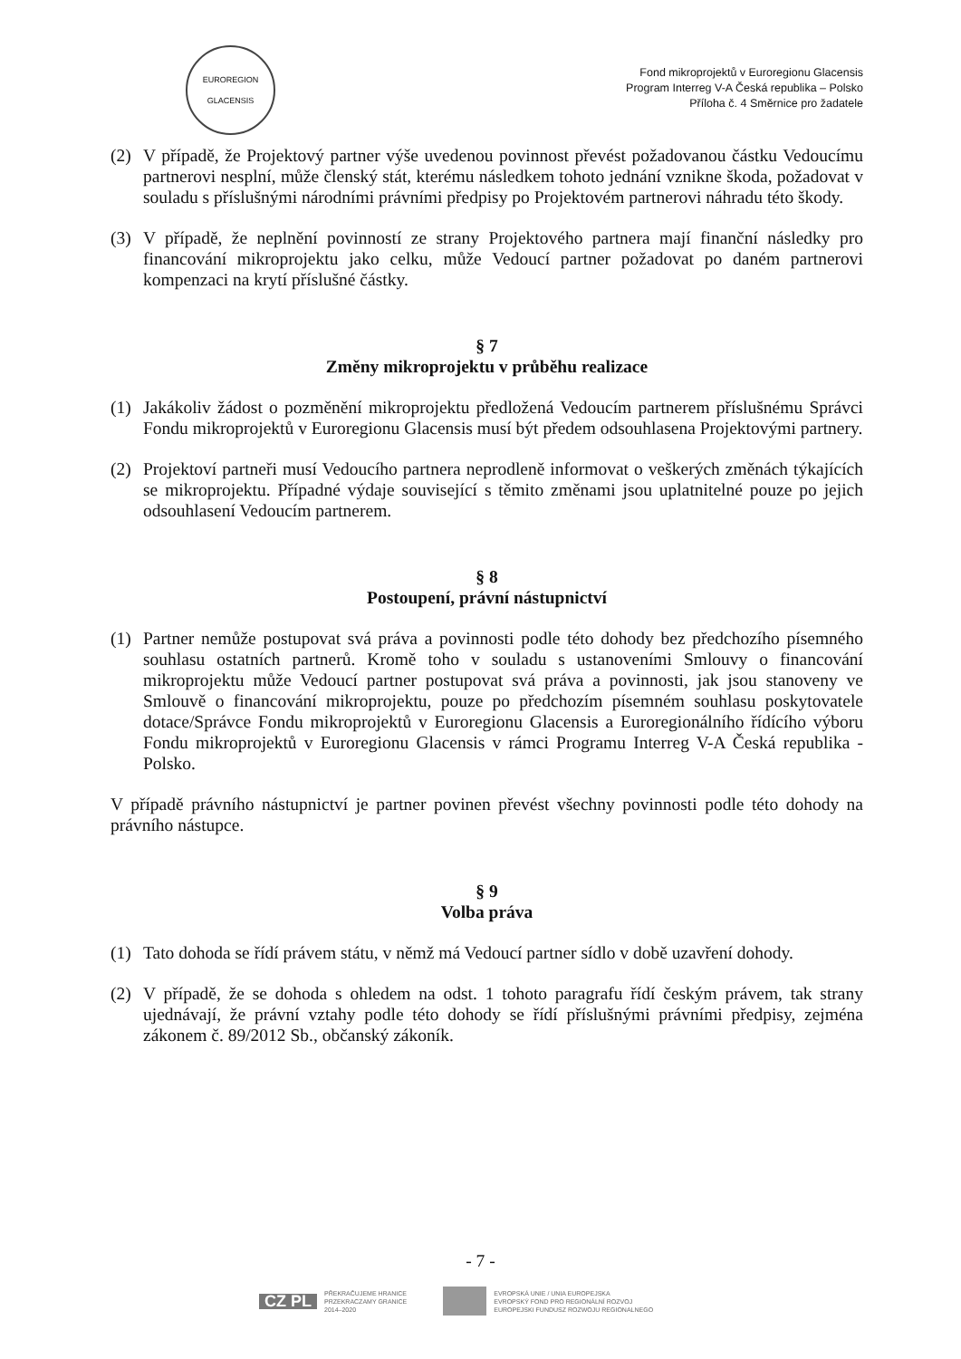EUROREGION
GLACENSIS
Fond mikroprojektů v Euroregionu Glacensis
Program Interreg V-A Česká republika – Polsko
Příloha č. 4 Směrnice pro žadatele
(2) V případě, že Projektový partner výše uvedenou povinnost převést požadovanou částku Vedoucímu partnerovi nesplní, může členský stát, kterému následkem tohoto jednání vznikne škoda, požadovat v souladu s příslušnými národními právními předpisy po Projektovém partnerovi náhradu této škody.
(3) V případě, že neplnění povinností ze strany Projektového partnera mají finanční následky pro financování mikroprojektu jako celku, může Vedoucí partner požadovat po daném partnerovi kompenzaci na krytí příslušné částky.
§ 7
Změny mikroprojektu v průběhu realizace
(1) Jakákoliv žádost o pozměnění mikroprojektu předložená Vedoucím partnerem příslušnému Správci Fondu mikroprojektů v Euroregionu Glacensis musí být předem odsouhlasena Projektovými partnery.
(2) Projektoví partneři musí Vedoucího partnera neprodleně informovat o veškerých změnách týkajících se mikroprojektu. Případné výdaje související s těmito změnami jsou uplatnitelné pouze po jejich odsouhlasení Vedoucím partnerem.
§ 8
Postoupení, právní nástupnictví
(1) Partner nemůže postupovat svá práva a povinnosti podle této dohody bez předchozího písemného souhlasu ostatních partnerů. Kromě toho v souladu s ustanoveními Smlouvy o financování mikroprojektu může Vedoucí partner postupovat svá práva a povinnosti, jak jsou stanoveny ve Smlouvě o financování mikroprojektu, pouze po předchozím písemném souhlasu poskytovatele dotace/Správce Fondu mikroprojektů v Euroregionu Glacensis a Euroregionálního řídícího výboru Fondu mikroprojektů v Euroregionu Glacensis v rámci Programu Interreg V-A Česká republika - Polsko.
V případě právního nástupnictví je partner povinen převést všechny povinnosti podle této dohody na právního nástupce.
§ 9
Volba práva
(1) Tato dohoda se řídí právem státu, v němž má Vedoucí partner sídlo v době uzavření dohody.
(2) V případě, že se dohoda s ohledem na odst. 1 tohoto paragrafu řídí českým právem, tak strany ujednávají, že právní vztahy podle této dohody se řídí příslušnými právními předpisy, zejména zákonem č. 89/2012 Sb., občanský zákoník.
- 7 -
CZ PL PŘEKRAČUJEME HRANICE
PRZEKRACZAMY GRANICE
2014–2020
EVROPSKÁ UNIE / UNIA EUROPEJSKA
EVROPSKÝ FOND PRO REGIONÁLNÍ ROZVOJ
EUROPEJSKI FUNDUSZ ROZWOJU REGIONALNEGO